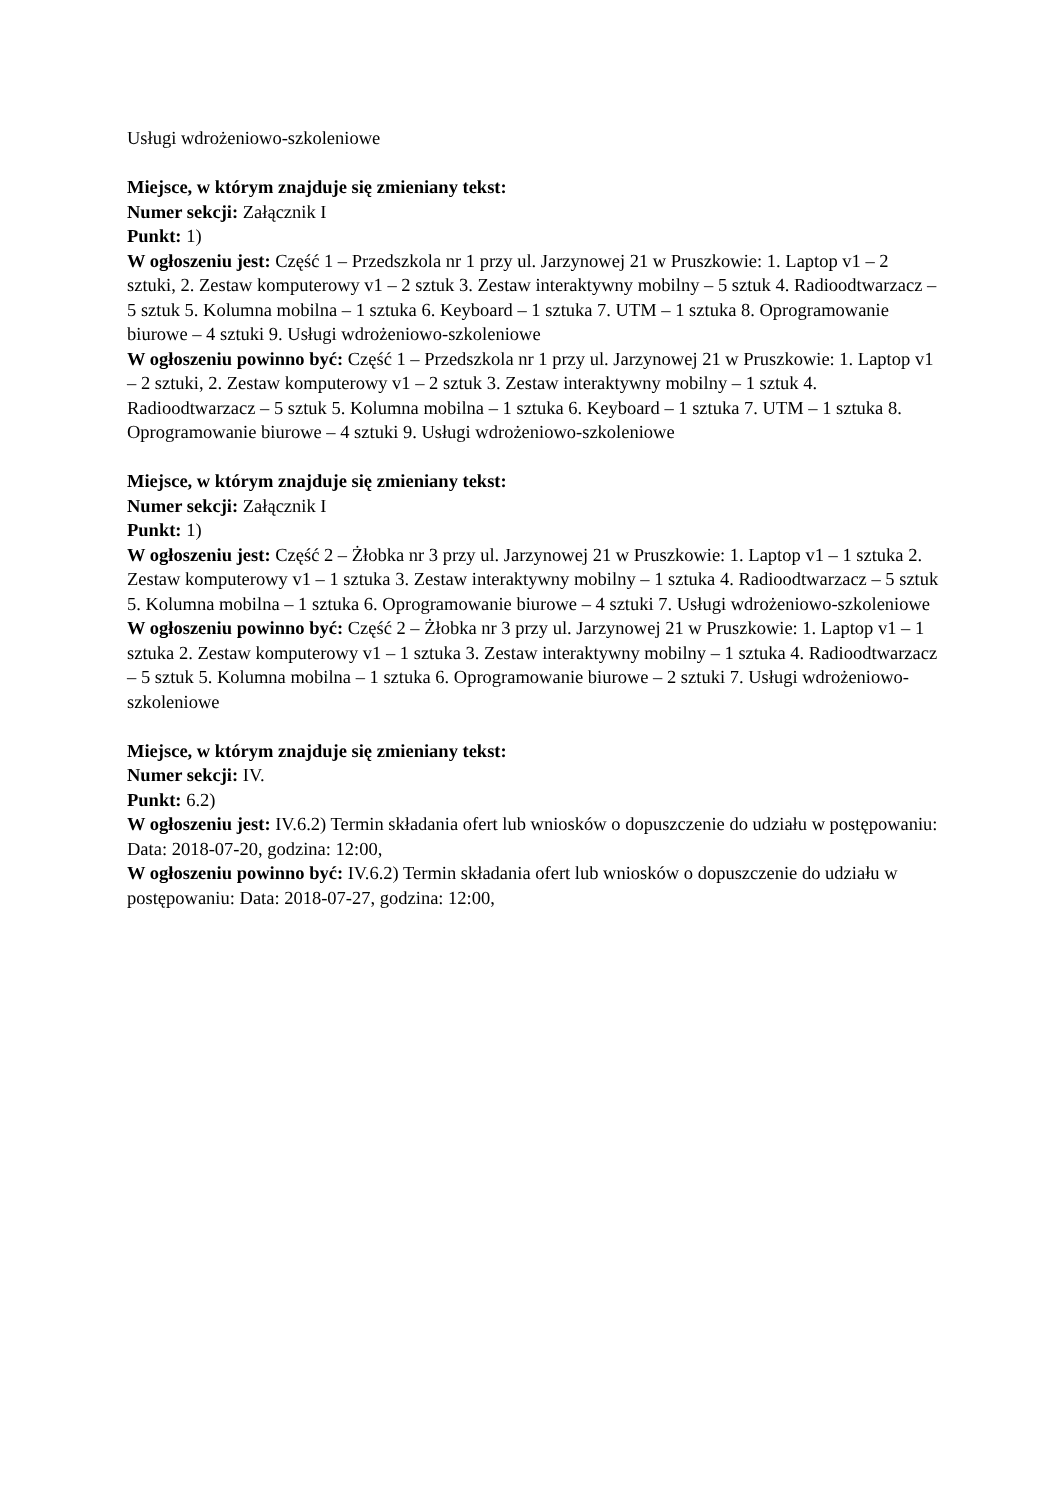Usługi wdrożeniowo-szkoleniowe
Miejsce, w którym znajduje się zmieniany tekst:
Numer sekcji: Załącznik I
Punkt: 1)
W ogłoszeniu jest: Część 1 – Przedszkola nr 1 przy ul. Jarzynowej 21 w Pruszkowie: 1. Laptop v1 – 2 sztuki, 2. Zestaw komputerowy v1 – 2 sztuk 3. Zestaw interaktywny mobilny – 5 sztuk 4. Radioodtwarzacz – 5 sztuk 5. Kolumna mobilna – 1 sztuka 6. Keyboard – 1 sztuka 7. UTM – 1 sztuka 8. Oprogramowanie biurowe – 4 sztuki 9. Usługi wdrożeniowo-szkoleniowe
W ogłoszeniu powinno być: Część 1 – Przedszkola nr 1 przy ul. Jarzynowej 21 w Pruszkowie: 1. Laptop v1 – 2 sztuki, 2. Zestaw komputerowy v1 – 2 sztuk 3. Zestaw interaktywny mobilny – 1 sztuk 4. Radioodtwarzacz – 5 sztuk 5. Kolumna mobilna – 1 sztuka 6. Keyboard – 1 sztuka 7. UTM – 1 sztuka 8. Oprogramowanie biurowe – 4 sztuki 9. Usługi wdrożeniowo-szkoleniowe
Miejsce, w którym znajduje się zmieniany tekst:
Numer sekcji: Załącznik I
Punkt: 1)
W ogłoszeniu jest: Część 2 – Żłobka nr 3 przy ul. Jarzynowej 21 w Pruszkowie: 1. Laptop v1 – 1 sztuka 2. Zestaw komputerowy v1 – 1 sztuka 3. Zestaw interaktywny mobilny – 1 sztuka 4. Radioodtwarzacz – 5 sztuk 5. Kolumna mobilna – 1 sztuka 6. Oprogramowanie biurowe – 4 sztuki 7. Usługi wdrożeniowo-szkoleniowe
W ogłoszeniu powinno być: Część 2 – Żłobka nr 3 przy ul. Jarzynowej 21 w Pruszkowie: 1. Laptop v1 – 1 sztuka 2. Zestaw komputerowy v1 – 1 sztuka 3. Zestaw interaktywny mobilny – 1 sztuka 4. Radioodtwarzacz – 5 sztuk 5. Kolumna mobilna – 1 sztuka 6. Oprogramowanie biurowe – 2 sztuki 7. Usługi wdrożeniowo-szkoleniowe
Miejsce, w którym znajduje się zmieniany tekst:
Numer sekcji: IV.
Punkt: 6.2)
W ogłoszeniu jest: IV.6.2) Termin składania ofert lub wniosków o dopuszczenie do udziału w postępowaniu: Data: 2018-07-20, godzina: 12:00,
W ogłoszeniu powinno być: IV.6.2) Termin składania ofert lub wniosków o dopuszczenie do udziału w postępowaniu: Data: 2018-07-27, godzina: 12:00,